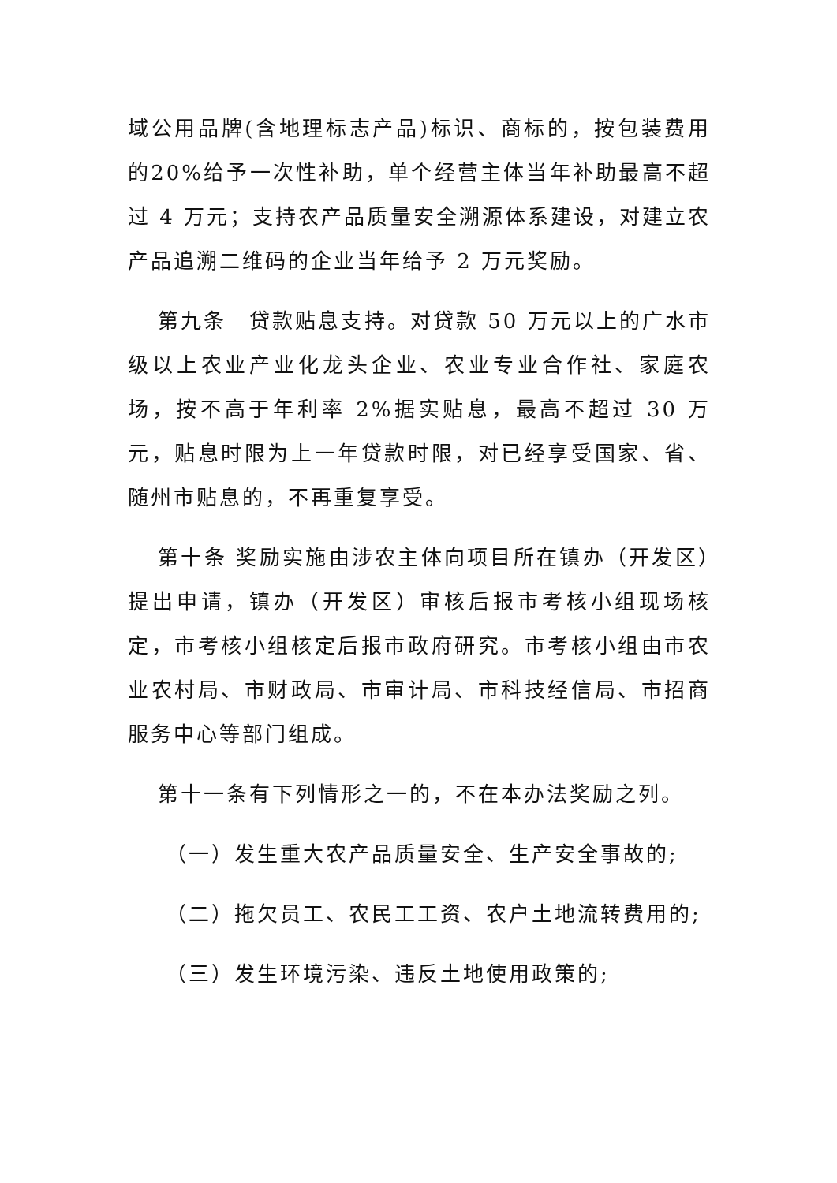域公用品牌(含地理标志产品)标识、商标的，按包装费用的20%给予一次性补助，单个经营主体当年补助最高不超过 4 万元；支持农产品质量安全溯源体系建设，对建立农产品追溯二维码的企业当年给予 2 万元奖励。
第九条　贷款贴息支持。对贷款 50 万元以上的广水市级以上农业产业化龙头企业、农业专业合作社、家庭农场，按不高于年利率 2%据实贴息，最高不超过 30 万元，贴息时限为上一年贷款时限，对已经享受国家、省、随州市贴息的，不再重复享受。
第十条 奖励实施由涉农主体向项目所在镇办（开发区）提出申请，镇办（开发区）审核后报市考核小组现场核定，市考核小组核定后报市政府研究。市考核小组由市农业农村局、市财政局、市审计局、市科技经信局、市招商服务中心等部门组成。
第十一条有下列情形之一的，不在本办法奖励之列。
（一）发生重大农产品质量安全、生产安全事故的;
（二）拖欠员工、农民工工资、农户土地流转费用的;
（三）发生环境污染、违反土地使用政策的;